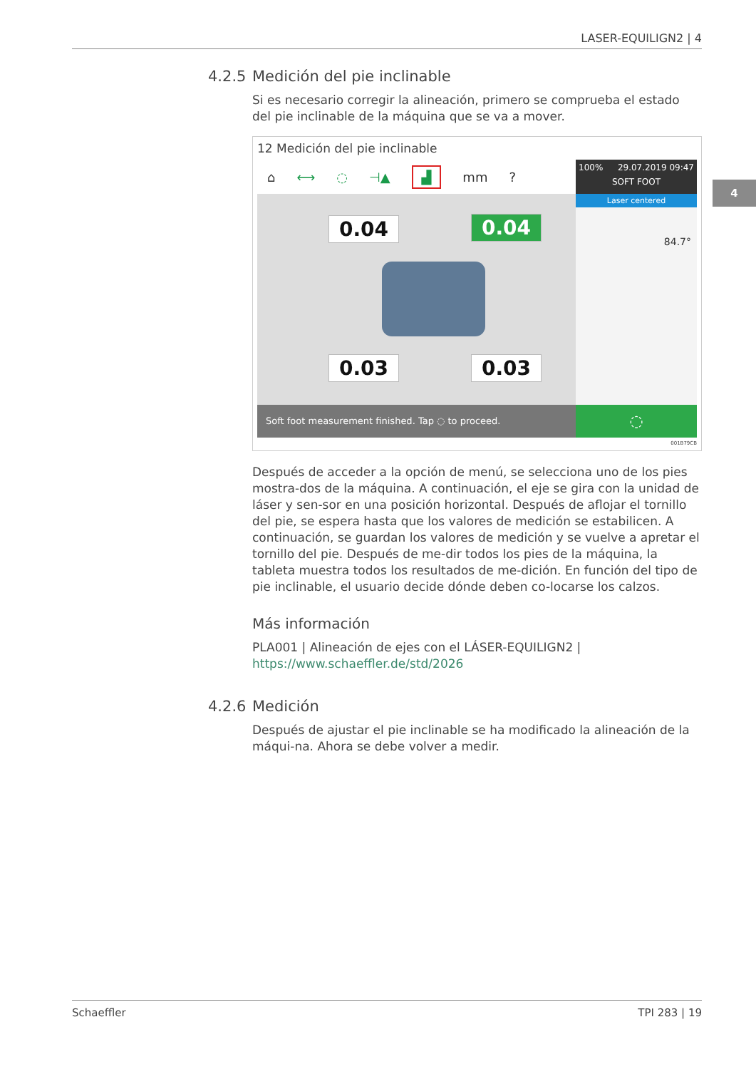LASER-EQUILIGN2 | 4
4
4.2.5 Medición del pie inclinable
Si es necesario corregir la alineación, primero se comprueba el estado del pie inclinable de la máquina que se va a mover.
12 Medición del pie inclinable
⌂ ⟷ ◌ ⊣▲ ▟ mm?
0.04 0.04
0.03 0.03
Soft foot measurement finished. Tap ◌ to proceed.
100% 29.07.2019 09:47
SOFT FOOT
Laser centered
84.7°
◌
001B79CB
Después de acceder a la opción de menú, se selecciona uno de los pies mostra-dos de la máquina. A continuación, el eje se gira con la unidad de láser y sen-sor en una posición horizontal. Después de aflojar el tornillo del pie, se espera hasta que los valores de medición se estabilicen. A continuación, se guardan los valores de medición y se vuelve a apretar el tornillo del pie. Después de me-dir todos los pies de la máquina, la tableta muestra todos los resultados de me-dición. En función del tipo de pie inclinable, el usuario decide dónde deben co-locarse los calzos.
Más información
PLA001 | Alineación de ejes con el LÁSER-EQUILIGN2 |
https://www.schaeffler.de/std/2026
4.2.6 Medición
Después de ajustar el pie inclinable se ha modificado la alineación de la máqui-na. Ahora se debe volver a medir.
Schaeffler TPI 283 | 19